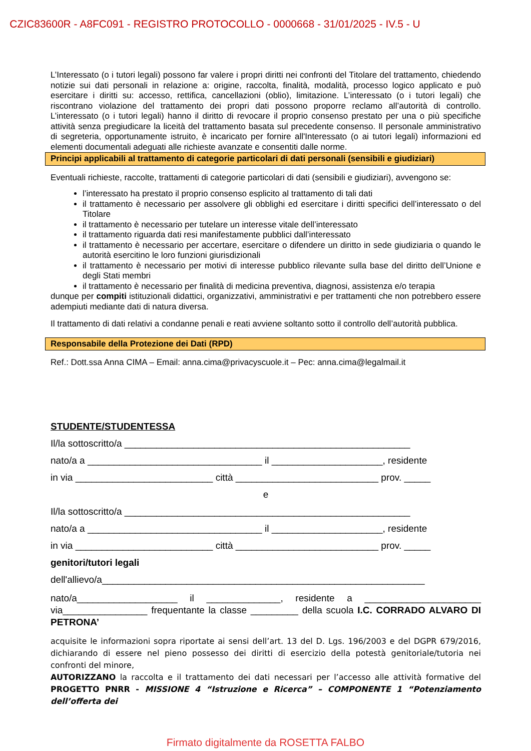CZIC83600R - A8FC091 - REGISTRO PROTOCOLLO - 0000668 - 31/01/2025 - IV.5 - U
L’Interessato (o i tutori legali) possono far valere i propri diritti nei confronti del Titolare del trattamento, chiedendo notizie sui dati personali in relazione a: origine, raccolta, finalità, modalità, processo logico applicato e può esercitare i diritti su: accesso, rettifica, cancellazioni (oblio), limitazione. L’interessato (o i tutori legali) che riscontrano violazione del trattamento dei propri dati possono proporre reclamo all’autorità di controllo. L’interessato (o i tutori legali) hanno il diritto di revocare il proprio consenso prestato per una o più specifiche attività senza pregiudicare la liceità del trattamento basata sul precedente consenso. Il personale amministrativo di segreteria, opportunamente istruito, è incaricato per fornire all'Interessato (o ai tutori legali) informazioni ed elementi documentali adeguati alle richieste avanzate e consentiti dalle norme.
Principi applicabili al trattamento di categorie particolari di dati personali (sensibili e giudiziari)
Eventuali richieste, raccolte, trattamenti di categorie particolari di dati (sensibili e giudiziari), avvengono se:
l’interessato ha prestato il proprio consenso esplicito al trattamento di tali dati
il trattamento è necessario per assolvere gli obblighi ed esercitare i diritti specifici dell’interessato o del Titolare
il trattamento è necessario per tutelare un interesse vitale dell’interessato
il trattamento riguarda dati resi manifestamente pubblici dall’interessato
il trattamento è necessario per accertare, esercitare o difendere un diritto in sede giudiziaria o quando le autorità esercitino le loro funzioni giurisdizionali
il trattamento è necessario per motivi di interesse pubblico rilevante sulla base del diritto dell’Unione e degli Stati membri
il trattamento è necessario per finalità di medicina preventiva, diagnosi, assistenza e/o terapia
dunque per compiti istituzionali didattici, organizzativi, amministrativi e per trattamenti che non potrebbero essere adempiuti mediante dati di natura diversa.
Il trattamento di dati relativi a condanne penali e reati avviene soltanto sotto il controllo dell’autorità pubblica.
Responsabile della Protezione dei Dati (RPD)
Ref.: Dott.ssa Anna CIMA – Email: anna.cima@privacyscuole.it – Pec: anna.cima@legalmail.it
STUDENTE/STUDENTESSA
Il/la sottoscritto/a ______________________________________________________
nato/a a _________________________________ il _____________________, residente
in via __________________________ città ___________________________ prov. _____
e
Il/la sottoscritto/a ______________________________________________________
nato/a a _________________________________ il _____________________, residente
in via __________________________ città ___________________________ prov. _____
genitori/tutori legali
dell'allievo/a_____________________________________________________________
nato/a___________________ il ______________, residente a ______________________ via________________ frequentante la classe _________ della scuola I.C. CORRADO ALVARO DI PETRONA’
acquisite le informazioni sopra riportate ai sensi dell’art. 13 del D. Lgs. 196/2003 e del DGPR 679/2016, dichiarando di essere nel pieno possesso dei diritti di esercizio della potestà genitoriale/tutoria nei confronti del minore,
AUTORIZZANO la raccolta e il trattamento dei dati necessari per l’accesso alle attività formative del PROGETTO PNRR - MISSIONE 4 “Istruzione e Ricerca” – COMPONENTE 1 “Potenziamento dell’offerta dei
Firmato digitalmente da ROSETTA FALBO